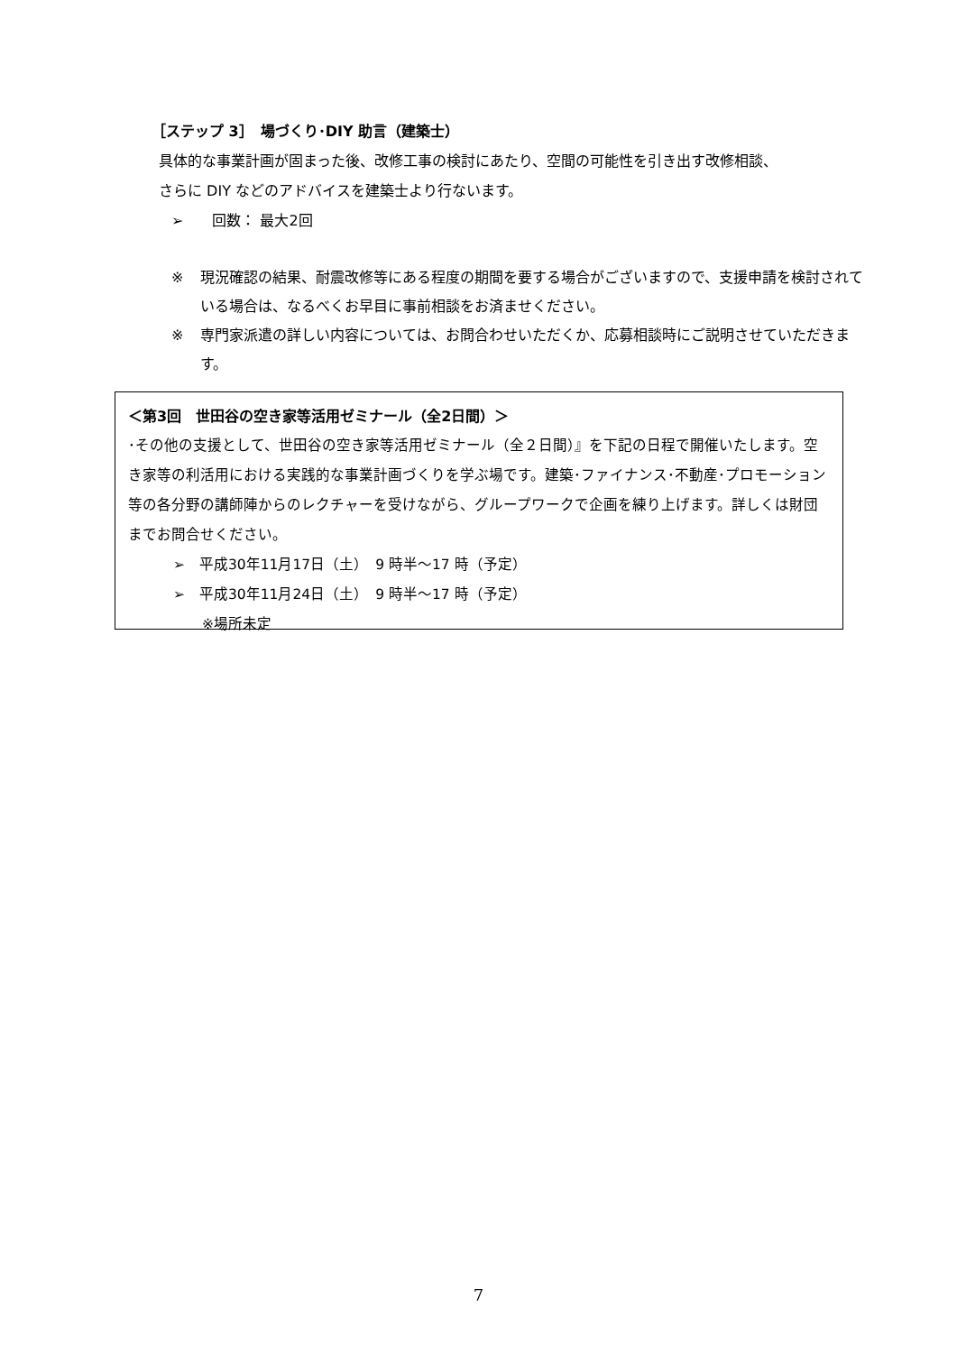［ステップ 3］　場づくり･DIY 助言（建築士）
具体的な事業計画が固まった後、改修工事の検討にあたり、空間の可能性を引き出す改修相談、
さらに DIY などのアドバイスを建築士より行ないます。
➢　　回数： 最大2回
※ 現況確認の結果、耐震改修等にある程度の期間を要する場合がございますので、支援申請を検討されている場合は、なるべくお早目に事前相談をお済ませください。
※ 専門家派遣の詳しい内容については、お問合わせいただくか、応募相談時にご説明させていただきます。
＜第3回　世田谷の空き家等活用ゼミナール（全2日間）＞
･その他の支援として、世田谷の空き家等活用ゼミナール（全２日間）』を下記の日程で開催いたします。空き家等の利活用における実践的な事業計画づくりを学ぶ場です。建築･ファイナンス･不動産･プロモーション等の各分野の講師陣からのレクチャーを受けながら、グループワークで企画を練り上げます。詳しくは財団までお問合せください。
➢　平成30年11月17日（土）　9 時半～17 時（予定）
➢　平成30年11月24日（土）　9 時半～17 時（予定）
　　※場所未定
7